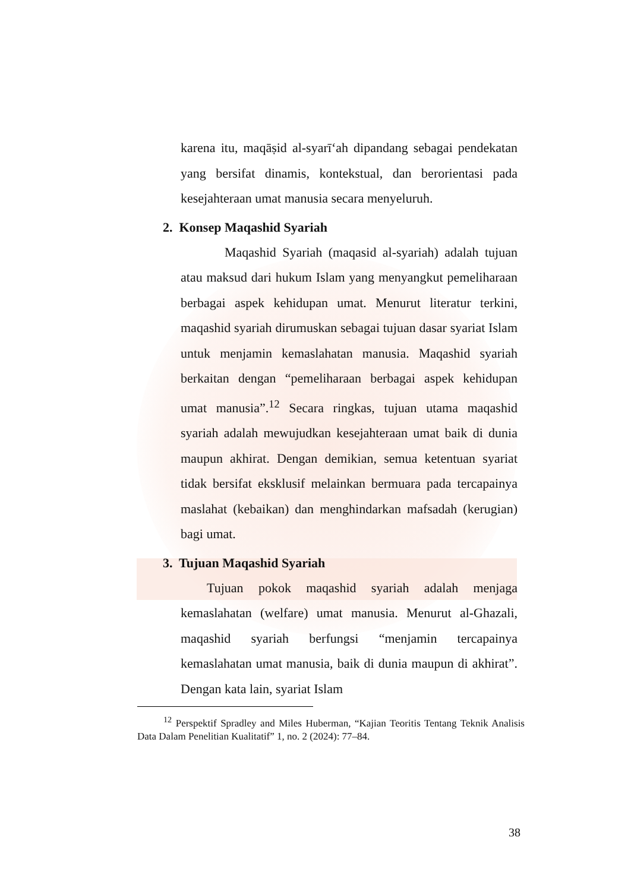karena itu, maqāṣid al-syarī‘ah dipandang sebagai pendekatan yang bersifat dinamis, kontekstual, dan berorientasi pada kesejahteraan umat manusia secara menyeluruh.
2. Konsep Maqashid Syariah
Maqashid Syariah (maqasid al-syariah) adalah tujuan atau maksud dari hukum Islam yang menyangkut pemeliharaan berbagai aspek kehidupan umat. Menurut literatur terkini, maqashid syariah dirumuskan sebagai tujuan dasar syariat Islam untuk menjamin kemaslahatan manusia. Maqashid syariah berkaitan dengan “pemeliharaan berbagai aspek kehidupan umat manusia”.<sup>12</sup> Secara ringkas, tujuan utama maqashid syariah adalah mewujudkan kesejahteraan umat baik di dunia maupun akhirat. Dengan demikian, semua ketentuan syariat tidak bersifat eksklusif melainkan bermuara pada tercapainya maslahat (kebaikan) dan menghindarkan mafsadah (kerugian) bagi umat.
3. Tujuan Maqashid Syariah
Tujuan pokok maqashid syariah adalah menjaga kemaslahatan (welfare) umat manusia. Menurut al-Ghazali, maqashid syariah berfungsi “menjamin tercapainya kemaslahatan umat manusia, baik di dunia maupun di akhirat”. Dengan kata lain, syariat Islam
<sup>12</sup> Perspektif Spradley and Miles Huberman, “Kajian Teoritis Tentang Teknik Analisis Data Dalam Penelitian Kualitatif” 1, no. 2 (2024): 77–84.
38